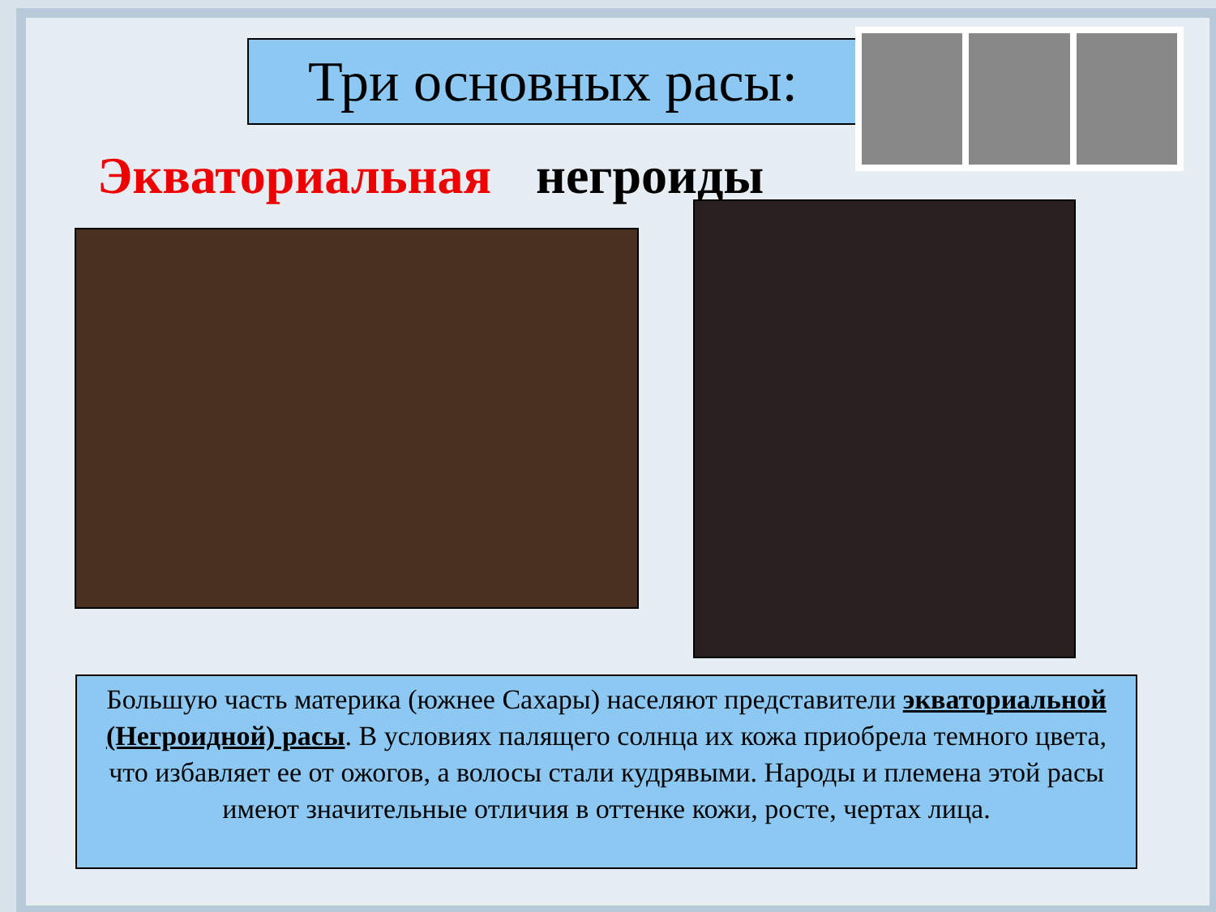Три основных расы:
Экваториальная негроиды
Большую часть материка (южнее Сахары) населяют представители экваториальной (Негроидной) расы. В условиях палящего солнца их кожа приобрела темного цвета, что избавляет ее от ожогов, а волосы стали кудрявыми. Народы и племена этой расы имеют значительные отличия в оттенке кожи, росте, чертах лица.